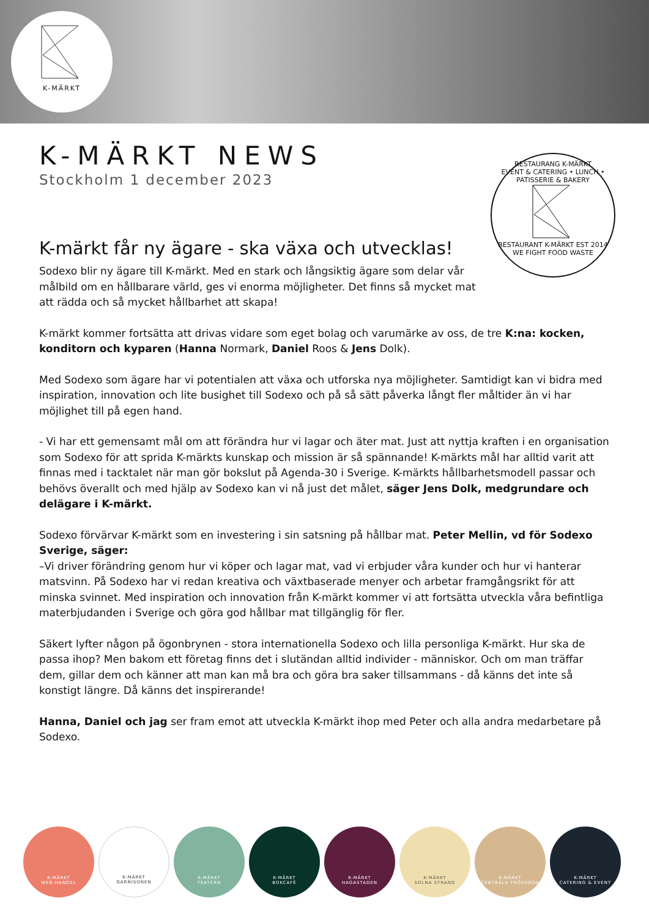K-MÄRKT
K-MÄRKT NEWS
Stockholm 1 december 2023
RESTAURANG K-MÄRKT
EVENT & CATERING • LUNCH • PATISSERIE & BAKERY
RESTAURANT K-MÄRKT EST 2014
WE FIGHT FOOD WASTE
K-märkt får ny ägare - ska växa och utvecklas!
Sodexo blir ny ägare till K-märkt. Med en stark och långsiktig ägare som delar vår målbild om en hållbarare värld, ges vi enorma möjligheter. Det finns så mycket mat att rädda och så mycket hållbarhet att skapa!
K-märkt kommer fortsätta att drivas vidare som eget bolag och varumärke av oss, de tre K:na: kocken, konditorn och kyparen (Hanna Normark, Daniel Roos & Jens Dolk).
Med Sodexo som ägare har vi potentialen att växa och utforska nya möjligheter. Samtidigt kan vi bidra med inspiration, innovation och lite busighet till Sodexo och på så sätt påverka långt fler måltider än vi har möjlighet till på egen hand.
- Vi har ett gemensamt mål om att förändra hur vi lagar och äter mat. Just att nyttja kraften i en organisation som Sodexo för att sprida K-märkts kunskap och mission är så spännande! K-märkts mål har alltid varit att finnas med i tacktalet när man gör bokslut på Agenda-30 i Sverige. K-märkts hållbarhetsmodell passar och behövs överallt och med hjälp av Sodexo kan vi nå just det målet, säger Jens Dolk, medgrundare och delägare i K-märkt.
Sodexo förvärvar K-märkt som en investering i sin satsning på hållbar mat. Peter Mellin, vd för Sodexo Sverige, säger:
–Vi driver förändring genom hur vi köper och lagar mat, vad vi erbjuder våra kunder och hur vi hanterar matsvinn. På Sodexo har vi redan kreativa och växtbaserade menyer och arbetar framgångsrikt för att minska svinnet. Med inspiration och innovation från K-märkt kommer vi att fortsätta utveckla våra befintliga materbjudanden i Sverige och göra god hållbar mat tillgänglig för fler.
Säkert lyfter någon på ögonbrynen - stora internationella Sodexo och lilla personliga K-märkt. Hur ska de passa ihop? Men bakom ett företag finns det i slutändan alltid individer - människor. Och om man träffar dem, gillar dem och känner att man kan må bra och göra bra saker tillsammans - då känns det inte så konstigt längre. Då känns det inspirerande!
Hanna, Daniel och jag ser fram emot att utveckla K-märkt ihop med Peter och alla andra medarbetare på Sodexo.
K-MÄRKT
WEB-HANDEL
K-MÄRKT
GARNISONEN
K-MÄRKT
TEATERN
K-MÄRKT
BOKCAFÉ
K-MÄRKT
HAGASTADEN
K-MÄRKT
SOLNA STRAND
K-MÄRKT
CENTRALA FRÖSUNDA
K-MÄRKT
CATERING & EVENT